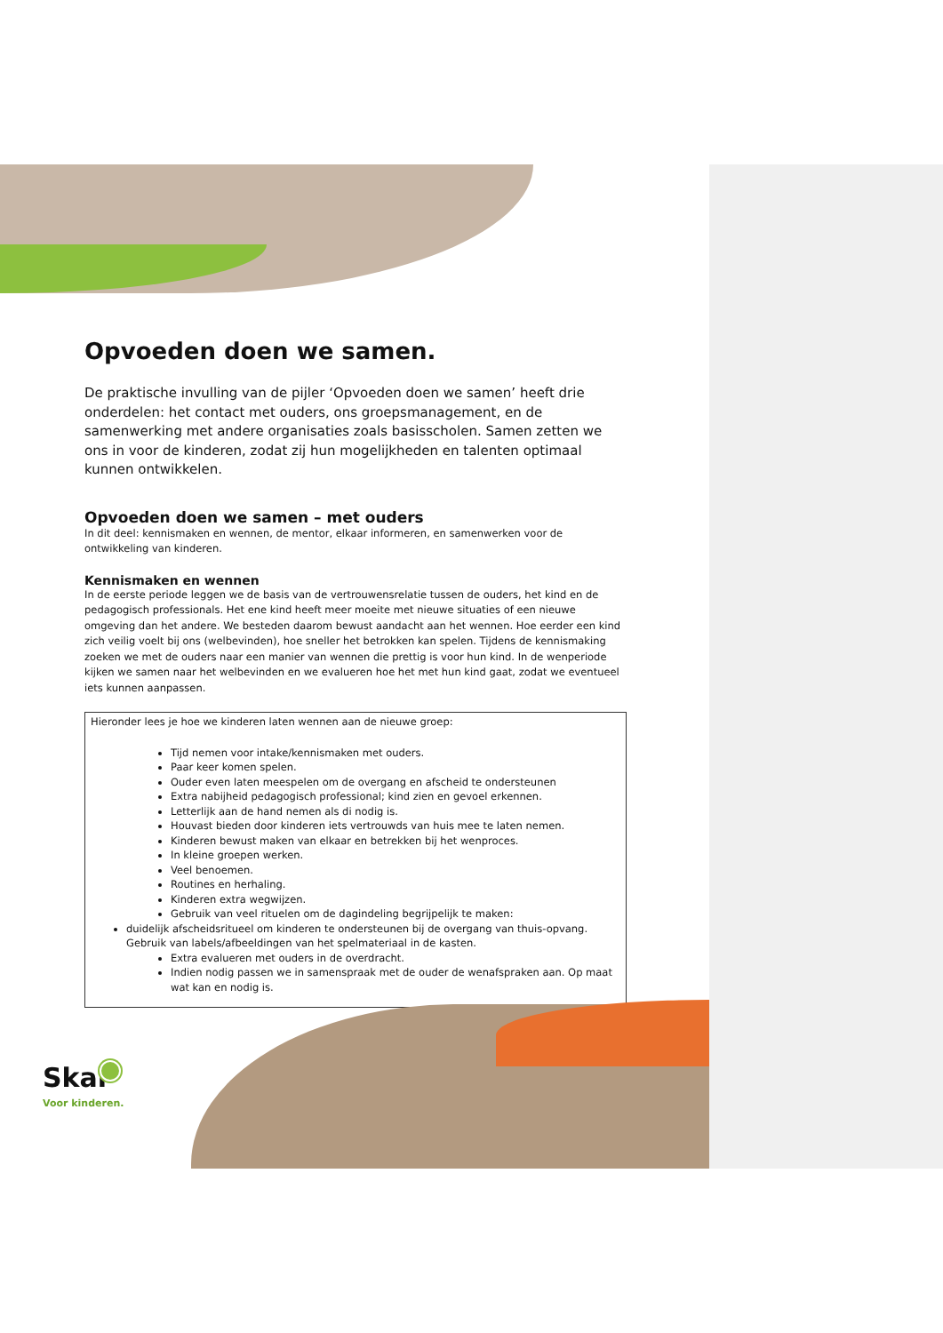Opvoeden doen we samen.
De praktische invulling van de pijler ‘Opvoeden doen we samen’ heeft drie onderdelen: het contact met ouders, ons groepsmanagement, en de samenwerking met andere organisaties zoals basisscholen. Samen zetten we ons in voor de kinderen, zodat zij hun mogelijkheden en talenten optimaal kunnen ontwikkelen.
Opvoeden doen we samen – met ouders
In dit deel: kennismaken en wennen, de mentor, elkaar informeren, en samenwerken voor de ontwikkeling van kinderen.
Kennismaken en wennen
In de eerste periode leggen we de basis van de vertrouwensrelatie tussen de ouders, het kind en de pedagogisch professionals. Het ene kind heeft meer moeite met nieuwe situaties of een nieuwe omgeving dan het andere. We besteden daarom bewust aandacht aan het wennen. Hoe eerder een kind zich veilig voelt bij ons (welbevinden), hoe sneller het betrokken kan spelen. Tijdens de kennismaking zoeken we met de ouders naar een manier van wennen die prettig is voor hun kind. In de wenperiode kijken we samen naar het welbevinden en we evalueren hoe het met hun kind gaat, zodat we eventueel iets kunnen aanpassen.
Hieronder lees je hoe we kinderen laten wennen aan de nieuwe groep:
Tijd nemen voor intake/kennismaken met ouders.
Paar keer komen spelen.
Ouder even laten meespelen om de overgang en afscheid te ondersteunen
Extra nabijheid pedagogisch professional; kind zien en gevoel erkennen.
Letterlijk aan de hand nemen als di nodig is.
Houvast bieden door kinderen iets vertrouwds van huis mee te laten nemen.
Kinderen bewust maken van elkaar en betrekken bij het wenproces.
In kleine groepen werken.
Veel benoemen.
Routines en herhaling.
Kinderen extra wegwijzen.
Gebruik van veel rituelen om de dagindeling begrijpelijk te maken:
duidelijk afscheidsritueel om kinderen te ondersteunen bij de overgang van thuis-opvang. Gebruik van labels/afbeeldingen van het spelmateriaal in de kasten.
Extra evalueren met ouders in de overdracht.
Indien nodig passen we in samenspraak met de ouder de wenafspraken aan. Op maat wat kan en nodig is.
Skar
Voor kinderen.